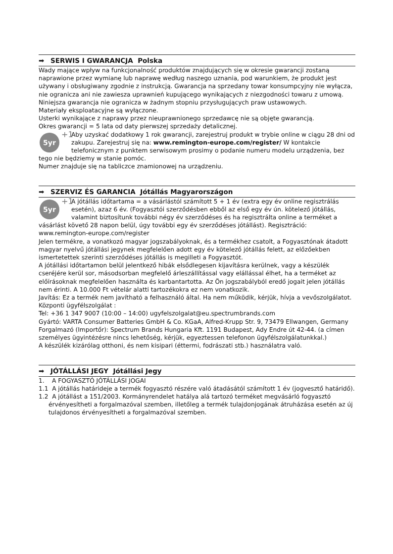➡ SERWIS I GWARANCJA Polska
Wady mające wpływ na funkcjonalność produktów znajdujących się w okresie gwarancji zostaną naprawione przez wymianę lub naprawę według naszego uznania, pod warunkiem, że produkt jest używany i obsługiwany zgodnie z instrukcją. Gwarancja na sprzedany towar konsumpcyjny nie wyłącza, nie ogranicza ani nie zawiesza uprawnień kupującego wynikających z niezgodności towaru z umową.
Niniejsza gwarancja nie ogranicza w żadnym stopniu przysługujących praw ustawowych.
Materiały eksploatacyjne są wyłączone.
Usterki wynikające z naprawy przez nieuprawnionego sprzedawcę nie są objęte gwarancją.
Okres gwarancji = 5 lata od daty pierwszej sprzedaży detalicznej.
5yr +1
Aby uzyskać dodatkowy 1 rok gwarancji, zarejestruj produkt w trybie online w ciągu 28 dni od zakupu. Zarejestruj się na: www.remington-europe.com/register/ W kontakcie telefonicznym z punktem serwisowym prosimy o podanie numeru modelu urządzenia, bez tego nie będziemy w stanie pomóc.
Numer znajduje się na tabliczce znamionowej na urządzeniu.
➡ SZERVIZ ÉS GARANCIA Jótállás Magyarországon
5yr +1
A jótállás időtartama = a vásárlástól számított 5 + 1 év (extra egy év online regisztrálás esetén), azaz 6 év. (Fogyasztói szerződésben ebből az első egy év ún. kötelező jótállás, valamint biztosítunk további négy év szerződéses és ha regisztrálta online a terméket a vásárlást követő 28 napon belül, úgy további egy év szerződéses jótállást). Regisztráció: www.remington-europe.com/register
Jelen termékre, a vonatkozó magyar jogszabályoknak, és a termékhez csatolt, a Fogyasztónak átadott magyar nyelvű jótállási jegynek megfelelően adott egy év kötelező jótállás felett, az előzőekben ismertetettek szerinti szerződéses jótállás is megilleti a Fogyasztót.
A jótállási időtartamon belül jelentkező hibák elsődlegesen kijavításra kerülnek, vagy a készülék cseréjére kerül sor, másodsorban megfelelő árleszállítással vagy elállással élhet, ha a terméket az előírásoknak megfelelően használta és karbantartotta. Az Ön jogszabályból eredő jogait jelen jótállás nem érinti. A 10.000 Ft vételár alatti tartozékokra ez nem vonatkozik.
Javítás: Ez a termék nem javítható a felhasználó által. Ha nem működik, kérjük, hívja a vevőszolgálatot.
Központi ügyfélszolgálat :
Tel: +36 1 347 9007 (10:00 – 14:00) ugyfelszolgalat@eu.spectrumbrands.com
Gyártó: VARTA Consumer Batteries GmbH & Co. KGaA, Alfred-Krupp Str. 9, 73479 Ellwangen, Germany
Forgalmazó (Importőr): Spectrum Brands Hungaria Kft. 1191 Budapest, Ady Endre út 42-44. (a címen személyes ügyintézésre nincs lehetőség, kérjük, egyeztessen telefonon ügyfélszolgálatunkkal.)
A készülék kizárólag otthoni, és nem kisipari (éttermi, fodrászati stb.) használatra való.
➡ JÓTÁLLÁSI JEGY Jótállási Jegy
1. A FOGYASZTÓ JÓTÁLLÁSI JOGAI
1.1 A jótállás határideje a termék fogyasztó részére való átadásától számított 1 év (jogvesztő határidő).
1.2 A jótállást a 151/2003. Kormányrendelet hatálya alá tartozó terméket megvásárló fogyasztó érvényesítheti a forgalmazóval szemben, illetőleg a termék tulajdonjogának átruházása esetén az új tulajdonos érvényesítheti a forgalmazóval szemben.